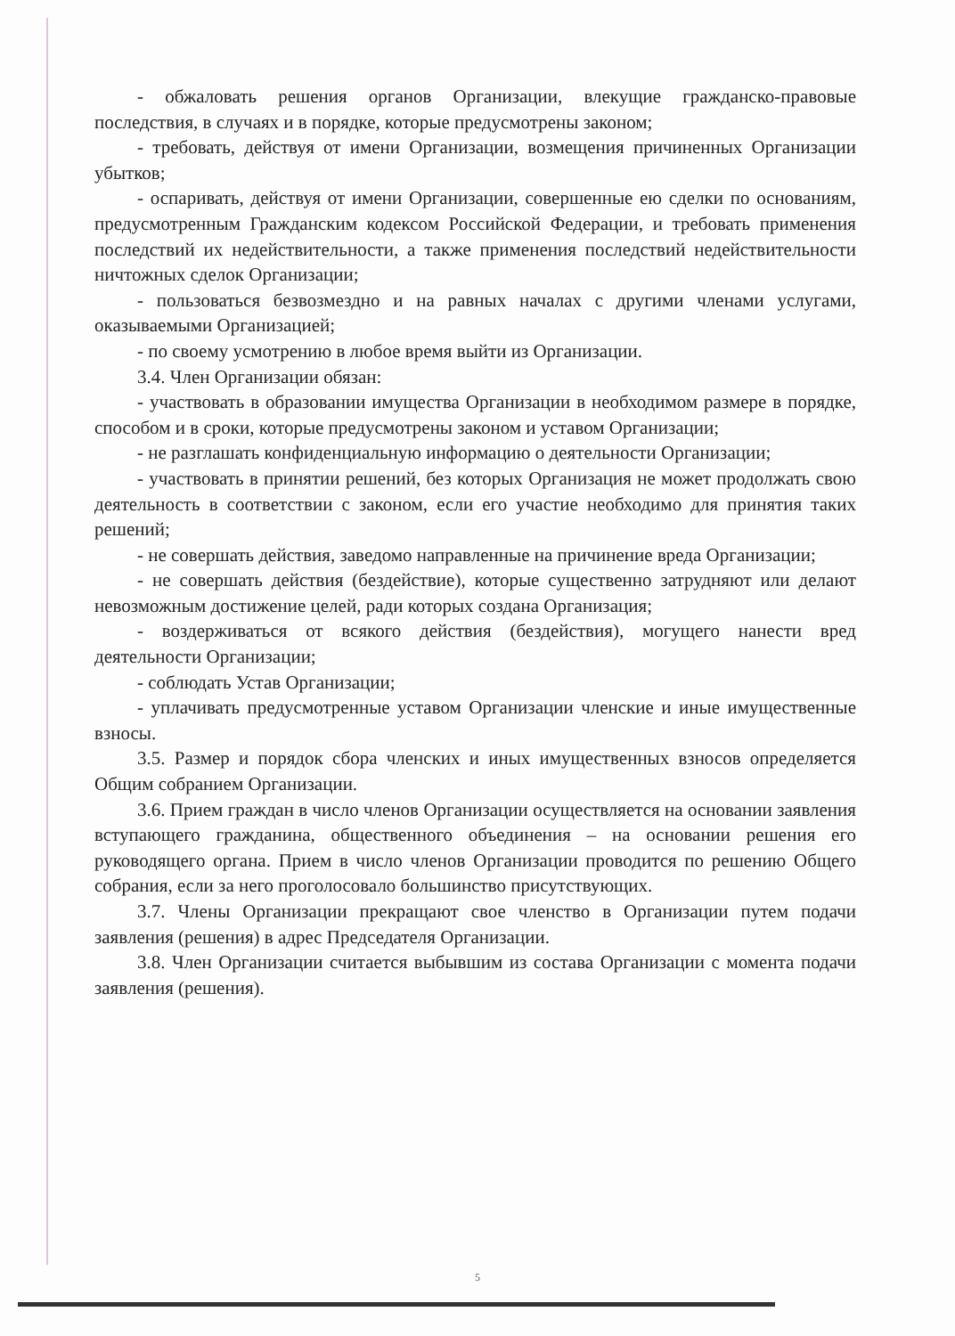- обжаловать решения органов Организации, влекущие гражданско-правовые последствия, в случаях и в порядке, которые предусмотрены законом;
- требовать, действуя от имени Организации, возмещения причиненных Организации убытков;
- оспаривать, действуя от имени Организации, совершенные ею сделки по основаниям, предусмотренным Гражданским кодексом Российской Федерации, и требовать применения последствий их недействительности, а также применения последствий недействительности ничтожных сделок Организации;
- пользоваться безвозмездно и на равных началах с другими членами услугами, оказываемыми Организацией;
- по своему усмотрению в любое время выйти из Организации.
3.4. Член Организации обязан:
- участвовать в образовании имущества Организации в необходимом размере в порядке, способом и в сроки, которые предусмотрены законом и уставом Организации;
- не разглашать конфиденциальную информацию о деятельности Организации;
- участвовать в принятии решений, без которых Организация не может продолжать свою деятельность в соответствии с законом, если его участие необходимо для принятия таких решений;
- не совершать действия, заведомо направленные на причинение вреда Организации;
- не совершать действия (бездействие), которые существенно затрудняют или делают невозможным достижение целей, ради которых создана Организация;
- воздерживаться от всякого действия (бездействия), могущего нанести вред деятельности Организации;
- соблюдать Устав Организации;
- уплачивать предусмотренные уставом Организации членские и иные имущественные взносы.
3.5. Размер и порядок сбора членских и иных имущественных взносов определяется Общим собранием Организации.
3.6. Прием граждан в число членов Организации осуществляется на основании заявления вступающего гражданина, общественного объединения – на основании решения его руководящего органа. Прием в число членов Организации проводится по решению Общего собрания, если за него проголосовало большинство присутствующих.
3.7. Члены Организации прекращают свое членство в Организации путем подачи заявления (решения) в адрес Председателя Организации.
3.8. Член Организации считается выбывшим из состава Организации с момента подачи заявления (решения).
5